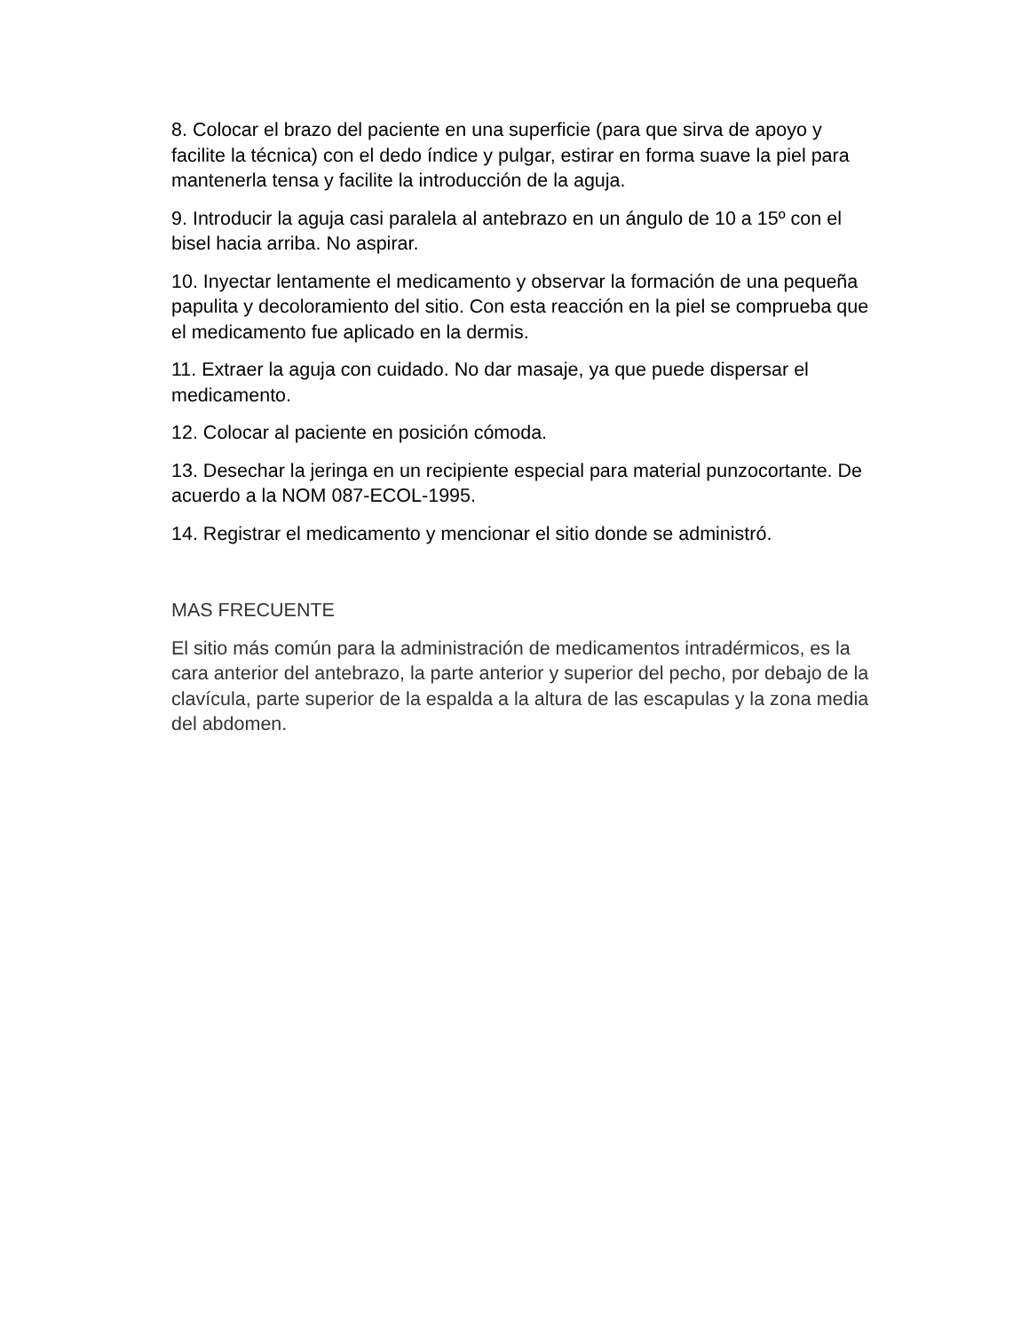8. Colocar el brazo del paciente en una superficie (para que sirva de apoyo y facilite la técnica) con el dedo índice y pulgar, estirar en forma suave la piel para mantenerla tensa y facilite la introducción de la aguja.
9. Introducir la aguja casi paralela al antebrazo en un ángulo de 10 a 15º con el bisel hacia arriba. No aspirar.
10. Inyectar lentamente el medicamento y observar la formación de una pequeña papulita y decoloramiento del sitio. Con esta reacción en la piel se comprueba que el medicamento fue aplicado en la dermis.
11. Extraer la aguja con cuidado. No dar masaje, ya que puede dispersar el medicamento.
12. Colocar al paciente en posición cómoda.
13. Desechar la jeringa en un recipiente especial para material punzocortante. De acuerdo a la NOM 087-ECOL-1995.
14. Registrar el medicamento y mencionar el sitio donde se administró.
MAS FRECUENTE
El sitio más común para la administración de medicamentos intradérmicos, es la cara anterior del antebrazo, la parte anterior y superior del pecho, por debajo de la clavícula, parte superior de la espalda a la altura de las escapulas y la zona media del abdomen.